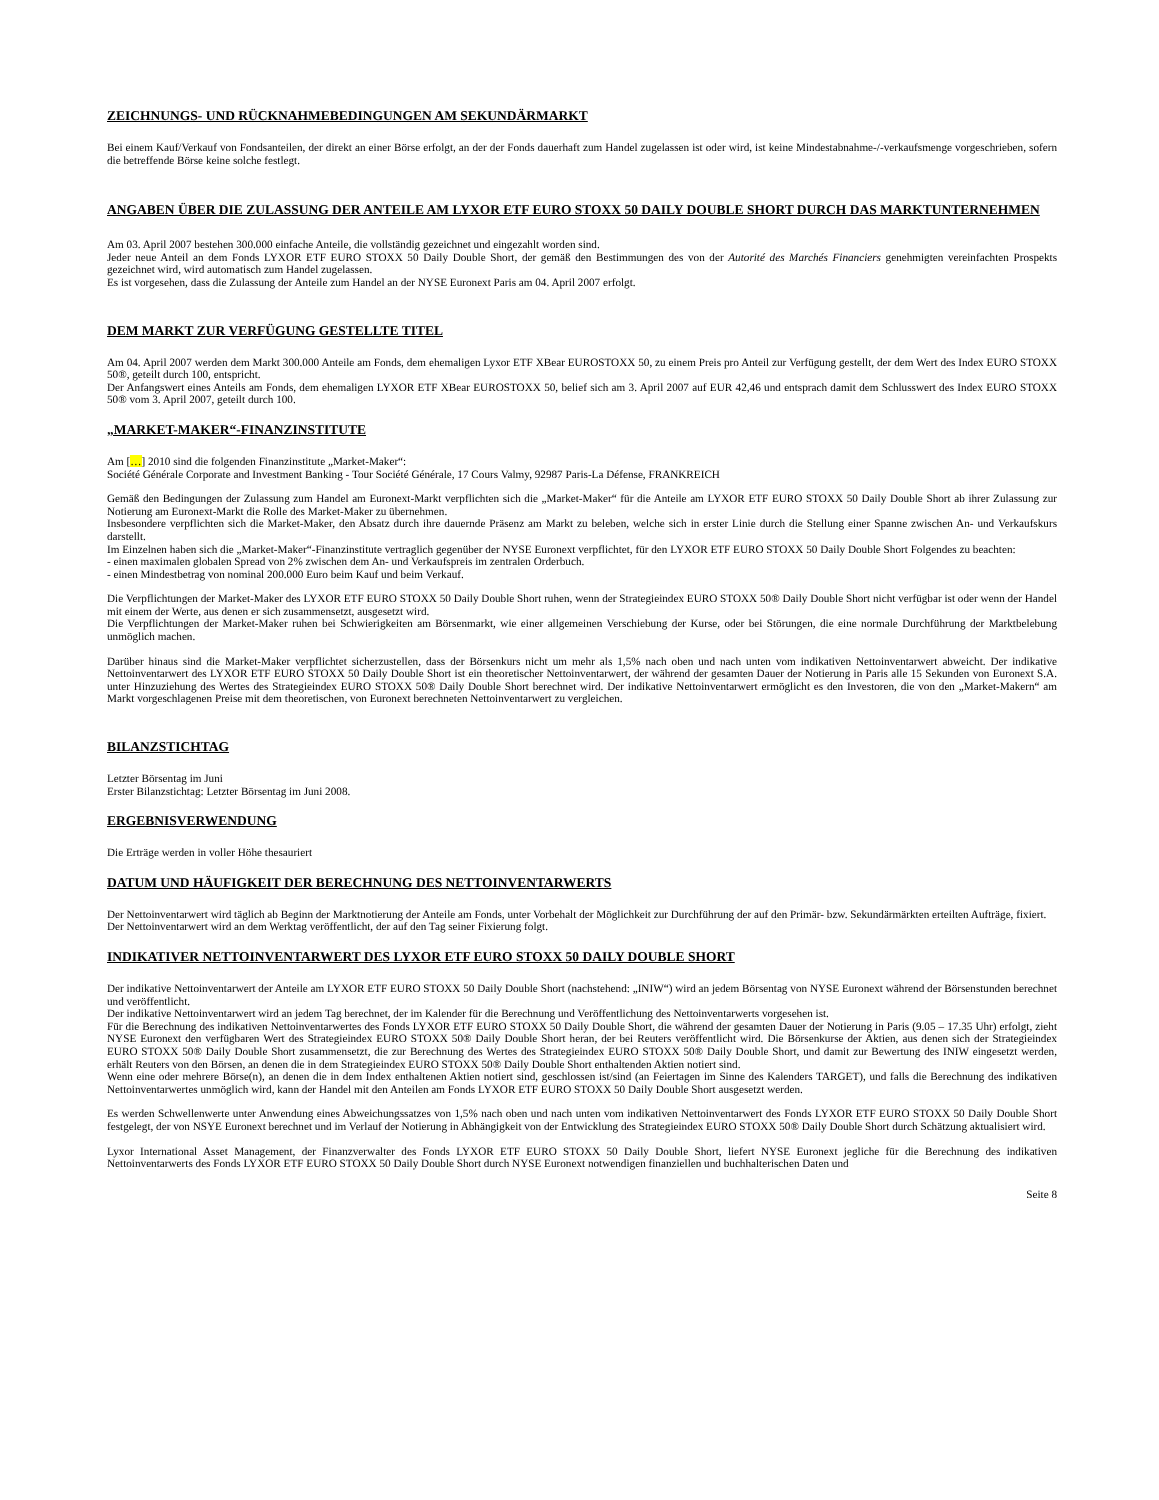ZEICHNUNGS- UND RÜCKNAHMEBEDINGUNGEN AM SEKUNDÄRMARKT
Bei einem Kauf/Verkauf von Fondsanteilen, der direkt an einer Börse erfolgt, an der der Fonds dauerhaft zum Handel zugelassen ist oder wird, ist keine Mindestabnahme-/-verkaufsmenge vorgeschrieben, sofern die betreffende Börse keine solche festlegt.
ANGABEN ÜBER DIE ZULASSUNG DER ANTEILE AM LYXOR ETF EURO STOXX 50 DAILY DOUBLE SHORT DURCH DAS MARKTUNTERNEHMEN
Am 03. April 2007 bestehen 300.000 einfache Anteile, die vollständig gezeichnet und eingezahlt worden sind.
Jeder neue Anteil an dem Fonds LYXOR ETF EURO STOXX 50 Daily Double Short, der gemäß den Bestimmungen des von der Autorité des Marchés Financiers genehmigten vereinfachten Prospekts gezeichnet wird, wird automatisch zum Handel zugelassen.
Es ist vorgesehen, dass die Zulassung der Anteile zum Handel an der NYSE Euronext Paris am 04. April 2007 erfolgt.
DEM MARKT ZUR VERFÜGUNG GESTELLTE TITEL
Am 04. April 2007 werden dem Markt 300.000 Anteile am Fonds, dem ehemaligen Lyxor ETF XBear EUROSTOXX 50, zu einem Preis pro Anteil zur Verfügung gestellt, der dem Wert des Index EURO STOXX 50®, geteilt durch 100, entspricht.
Der Anfangswert eines Anteils am Fonds, dem ehemaligen LYXOR ETF XBear EUROSTOXX 50, belief sich am 3. April 2007 auf EUR 42,46 und entsprach damit dem Schlusswert des Index EURO STOXX 50® vom 3. April 2007, geteilt durch 100.
„MARKET-MAKER“-FINANZINSTITUTE
Am […] 2010 sind die folgenden Finanzinstitute „Market-Maker“:
Société Générale Corporate and Investment Banking - Tour Société Générale, 17 Cours Valmy, 92987 Paris-La Défense, FRANKREICH
Gemäß den Bedingungen der Zulassung zum Handel am Euronext-Markt verpflichten sich die „Market-Maker“ für die Anteile am LYXOR ETF EURO STOXX 50 Daily Double Short ab ihrer Zulassung zur Notierung am Euronext-Markt die Rolle des Market-Maker zu übernehmen.
Insbesondere verpflichten sich die Market-Maker, den Absatz durch ihre dauernde Präsenz am Markt zu beleben, welche sich in erster Linie durch die Stellung einer Spanne zwischen An- und Verkaufskurs darstellt.
Im Einzelnen haben sich die „Market-Maker“-Finanzinstitute vertraglich gegenüber der NYSE Euronext verpflichtet, für den LYXOR ETF EURO STOXX 50 Daily Double Short Folgendes zu beachten:
- einen maximalen globalen Spread von 2% zwischen dem An- und Verkaufspreis im zentralen Orderbuch.
- einen Mindestbetrag von nominal 200.000 Euro beim Kauf und beim Verkauf.
Die Verpflichtungen der Market-Maker des LYXOR ETF EURO STOXX 50 Daily Double Short ruhen, wenn der Strategieindex EURO STOXX 50® Daily Double Short nicht verfügbar ist oder wenn der Handel mit einem der Werte, aus denen er sich zusammensetzt, ausgesetzt wird.
Die Verpflichtungen der Market-Maker ruhen bei Schwierigkeiten am Börsenmarkt, wie einer allgemeinen Verschiebung der Kurse, oder bei Störungen, die eine normale Durchführung der Marktbelebung unmöglich machen.
Darüber hinaus sind die Market-Maker verpflichtet sicherzustellen, dass der Börsenkurs nicht um mehr als 1,5% nach oben und nach unten vom indikativen Nettoinventarwert abweicht. Der indikative Nettoinventarwert des LYXOR ETF EURO STOXX 50 Daily Double Short ist ein theoretischer Nettoinventarwert, der während der gesamten Dauer der Notierung in Paris alle 15 Sekunden von Euronext S.A. unter Hinzuziehung des Wertes des Strategieindex EURO STOXX 50® Daily Double Short berechnet wird. Der indikative Nettoinventarwert ermöglicht es den Investoren, die von den „Market-Makern“ am Markt vorgeschlagenen Preise mit dem theoretischen, von Euronext berechneten Nettoinventarwert zu vergleichen.
BILANZSTICHTAG
Letzter Börsentag im Juni
Erster Bilanzstichtag: Letzter Börsentag im Juni 2008.
ERGEBNISVERWENDUNG
Die Erträge werden in voller Höhe thesauriert
DATUM UND HÄUFIGKEIT DER BERECHNUNG DES NETTOINVENTARWERTS
Der Nettoinventarwert wird täglich ab Beginn der Marktnotierung der Anteile am Fonds, unter Vorbehalt der Möglichkeit zur Durchführung der auf den Primär- bzw. Sekundärmärkten erteilten Aufträge, fixiert.
Der Nettoinventarwert wird an dem Werktag veröffentlicht, der auf den Tag seiner Fixierung folgt.
INDIKATIVER NETTOINVENTARWERT DES LYXOR ETF EURO STOXX 50 DAILY DOUBLE SHORT
Der indikative Nettoinventarwert der Anteile am LYXOR ETF EURO STOXX 50 Daily Double Short (nachstehend: „INIW“) wird an jedem Börsentag von NYSE Euronext während der Börsenstunden berechnet und veröffentlicht.
Der indikative Nettoinventarwert wird an jedem Tag berechnet, der im Kalender für die Berechnung und Veröffentlichung des Nettoinventarwerts vorgesehen ist.
Für die Berechnung des indikativen Nettoinventarwertes des Fonds LYXOR ETF EURO STOXX 50 Daily Double Short, die während der gesamten Dauer der Notierung in Paris (9.05 – 17.35 Uhr) erfolgt, zieht NYSE Euronext den verfügbaren Wert des Strategieindex EURO STOXX 50® Daily Double Short heran, der bei Reuters veröffentlicht wird. Die Börsenkurse der Aktien, aus denen sich der Strategieindex EURO STOXX 50® Daily Double Short zusammensetzt, die zur Berechnung des Wertes des Strategieindex EURO STOXX 50® Daily Double Short, und damit zur Bewertung des INIW eingesetzt werden, erhält Reuters von den Börsen, an denen die in dem Strategieindex EURO STOXX 50® Daily Double Short enthaltenden Aktien notiert sind.
Wenn eine oder mehrere Börse(n), an denen die in dem Index enthaltenen Aktien notiert sind, geschlossen ist/sind (an Feiertagen im Sinne des Kalenders TARGET), und falls die Berechnung des indikativen Nettoinventarwertes unmöglich wird, kann der Handel mit den Anteilen am Fonds LYXOR ETF EURO STOXX 50 Daily Double Short ausgesetzt werden.
Es werden Schwellenwerte unter Anwendung eines Abweichungssatzes von 1,5% nach oben und nach unten vom indikativen Nettoinventarwert des Fonds LYXOR ETF EURO STOXX 50 Daily Double Short festgelegt, der von NSYE Euronext berechnet und im Verlauf der Notierung in Abhängigkeit von der Entwicklung des Strategieindex EURO STOXX 50® Daily Double Short durch Schätzung aktualisiert wird.
Lyxor International Asset Management, der Finanzverwalter des Fonds LYXOR ETF EURO STOXX 50 Daily Double Short, liefert NYSE Euronext jegliche für die Berechnung des indikativen Nettoinventarwerts des Fonds LYXOR ETF EURO STOXX 50 Daily Double Short durch NYSE Euronext notwendigen finanziellen und buchhalterischen Daten und
Seite 8